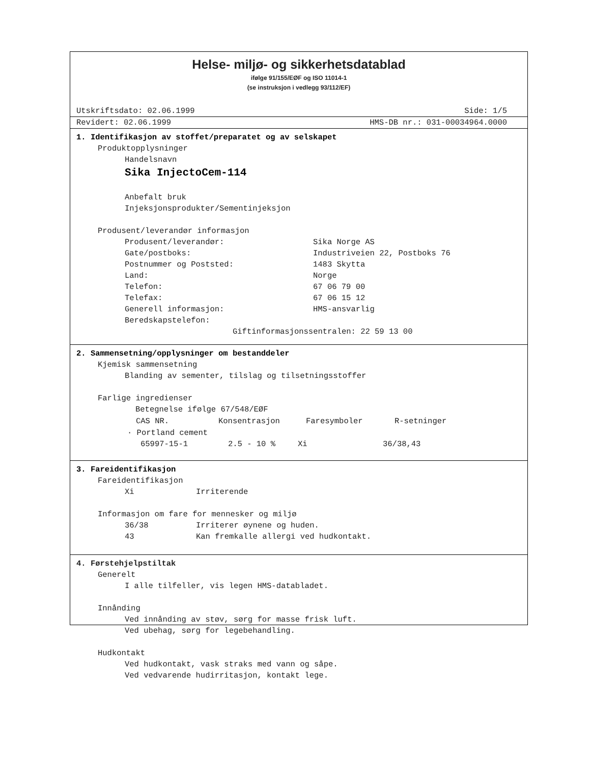Helse- miljø- og sikkerhetsdatablad
ifølge 91/155/EØF og ISO 11014-1
(se instruksjon i vedlegg 93/112/EF)
Utskriftsdato: 02.06.1999 Side: 1/5
Revidert: 02.06.1999 HMS-DB nr.: 031-00034964.0000
1. Identifikasjon av stoffet/preparatet og av selskapet
Produktopplysninger
Handelsnavn
Sika InjectoCem-114
Anbefalt bruk
Injeksjonsprodukter/Sementinjeksjon
Produsent/leverandør informasjon
| Produsent/leverandør: | Sika Norge AS |
| Gate/postboks: | Industriveien 22, Postboks 76 |
| Postnummer og Poststed: | 1483 Skytta |
| Land: | Norge |
| Telefon: | 67 06 79 00 |
| Telefax: | 67 06 15 12 |
| Generell informasjon: | HMS-ansvarlig |
| Beredskapstelefon: | |
Giftinformasjonssentralen: 22 59 13 00
2. Sammensetning/opplysninger om bestanddeler
Kjemisk sammensetning
Blanding av sementer, tilslag og tilsetningsstoffer
Farlige ingredienser
Betegnelse ifølge 67/548/EØF
| CAS NR. | Konsentrasjon | Faresymboler | R-setninger |
| --- | --- | --- | --- |
· Portland cement
| 65997-15-1 | 2.5 - 10 % | Xi | 36/38,43 |
3. Fareidentifikasjon
Fareidentifikasjon
| Xi | Irriterende |
Informasjon om fare for mennesker og miljø
| 36/38 | Irriterer øynene og huden. |
| 43 | Kan fremkalle allergi ved hudkontakt. |
4. Førstehjelpstiltak
Generelt
I alle tilfeller, vis legen HMS-databladet.
Innånding
Ved innånding av støv, sørg for masse frisk luft.
Ved ubehag, sørg for legebehandling.
Hudkontakt
Ved hudkontakt, vask straks med vann og såpe.
Ved vedvarende hudirritasjon, kontakt lege.